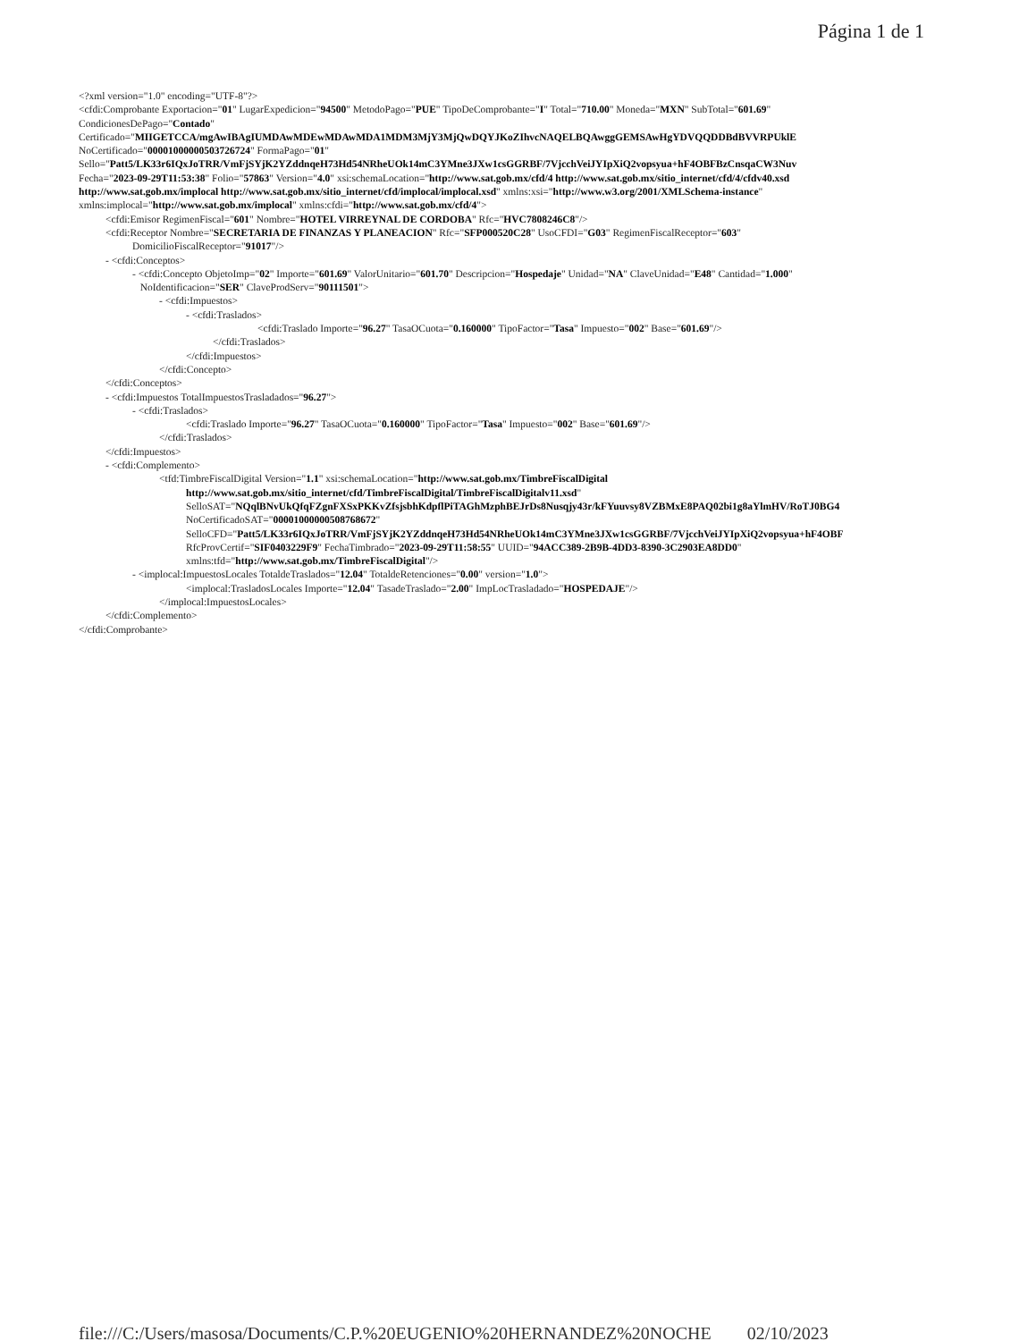Página 1 de 1
<?xml version="1.0" encoding="UTF-8"?>
<cfdi:Comprobante Exportacion="01" LugarExpedicion="94500" MetodoPago="PUE" TipoDeComprobante="I" Total="710.00" Moneda="MXN" SubTotal="601.69"
CondicionesDePago="Contado"
Certificado="MIIGETCCA/mgAwIBAgIUMDAwMDEwMDAwMDA1MDM3MjY3MjQwDQYJKoZIhvcNAQELBQAwggGEMSAwHgYDVQQDDBdBVVRPUklE
NoCertificado="00001000000503726724" FormaPago="01"
Sello="Patt5/LK33r6IQxJoTRR/VmFjSYjK2YZddnqeH73Hd54NRheUOk14mC3YMne3JXw1csGGRBF/7VjcchVeiJYIpXiQ2vopsyua+hF4OBFBzCnsqaCW3Nuv
Fecha="2023-09-29T11:53:38" Folio="57863" Version="4.0" xsi:schemaLocation="http://www.sat.gob.mx/cfd/4 http://www.sat.gob.mx/sitio_internet/cfd/4/cfdv40.xsd
http://www.sat.gob.mx/implocal http://www.sat.gob.mx/sitio_internet/cfd/implocal/implocal.xsd" xmlns:xsi="http://www.w3.org/2001/XMLSchema-instance"
xmlns:implocal="http://www.sat.gob.mx/implocal" xmlns:cfdi="http://www.sat.gob.mx/cfd/4">
<cfdi:Emisor RegimenFiscal="601" Nombre="HOTEL VIRREYNAL DE CORDOBA" Rfc="HVC7808246C8"/>
<cfdi:Receptor Nombre="SECRETARIA DE FINANZAS Y PLANEACION" Rfc="SFP000520C28" UsoCFDI="G03" RegimenFiscalReceptor="603"
DomicilioFiscalReceptor="91017"/>
- <cfdi:Conceptos>
- <cfdi:Concepto ObjetoImp="02" Importe="601.69" ValorUnitario="601.70" Descripcion="Hospedaje" Unidad="NA" ClaveUnidad="E48" Cantidad="1.000"
NoIdentificacion="SER" ClaveProdServ="90111501">
- <cfdi:Impuestos>
- <cfdi:Traslados>
<cfdi:Traslado Importe="96.27" TasaOCuota="0.160000" TipoFactor="Tasa" Impuesto="002" Base="601.69"/>
</cfdi:Traslados>
</cfdi:Impuestos>
</cfdi:Concepto>
</cfdi:Conceptos>
- <cfdi:Impuestos TotalImpuestosTrasladados="96.27">
- <cfdi:Traslados>
<cfdi:Traslado Importe="96.27" TasaOCuota="0.160000" TipoFactor="Tasa" Impuesto="002" Base="601.69"/>
</cfdi:Traslados>
</cfdi:Impuestos>
- <cfdi:Complemento>
<tfd:TimbreFiscalDigital Version="1.1" xsi:schemaLocation="http://www.sat.gob.mx/TimbreFiscalDigital
http://www.sat.gob.mx/sitio_internet/cfd/TimbreFiscalDigital/TimbreFiscalDigitalv11.xsd"
SelloSAT="NQqlBNvUkQfqFZgnFXSxPKKvZfsjsbhKdpflPiTAGhMzphBEJrDs8Nusqjy43r/kFYuuvsy8VZBMxE8PAQ02bi1g8aYlmHV/RoTJ0BG4
NoCertificadoSAT="00001000000508768672"
SelloCFD="Patt5/LK33r6IQxJoTRR/VmFjSYjK2YZddnqeH73Hd54NRheUOk14mC3YMne3JXw1csGGRBF/7VjcchVeiJYIpXiQ2vopsyua+hF4OBF
RfcProvCertif="SIF0403229F9" FechaTimbrado="2023-09-29T11:58:55" UUID="94ACC389-2B9B-4DD3-8390-3C2903EA8DD0"
xmlns:tfd="http://www.sat.gob.mx/TimbreFiscalDigital"/>
- <implocal:ImpuestosLocales TotaldeTraslados="12.04" TotaldeRetenciones="0.00" version="1.0">
<implocal:TrasladosLocales Importe="12.04" TasadeTraslado="2.00" ImpLocTrasladado="HOSPEDAJE"/>
</implocal:ImpuestosLocales>
</cfdi:Complemento>
</cfdi:Comprobante>
file:///C:/Users/masosa/Documents/C.P.%20EUGENIO%20HERNANDEZ%20NOCHE 02/10/2023